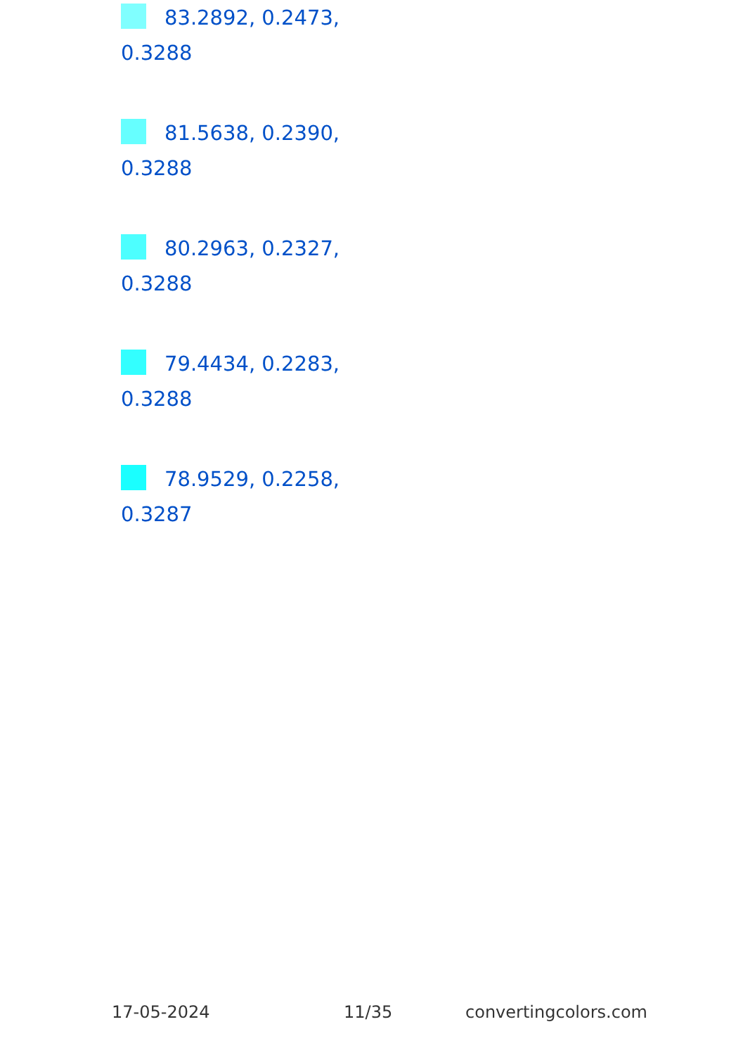83.2892, 0.2473, 0.3288
81.5638, 0.2390, 0.3288
80.2963, 0.2327, 0.3288
79.4434, 0.2283, 0.3288
78.9529, 0.2258, 0.3287
17-05-2024 11/35 convertingcolors.com